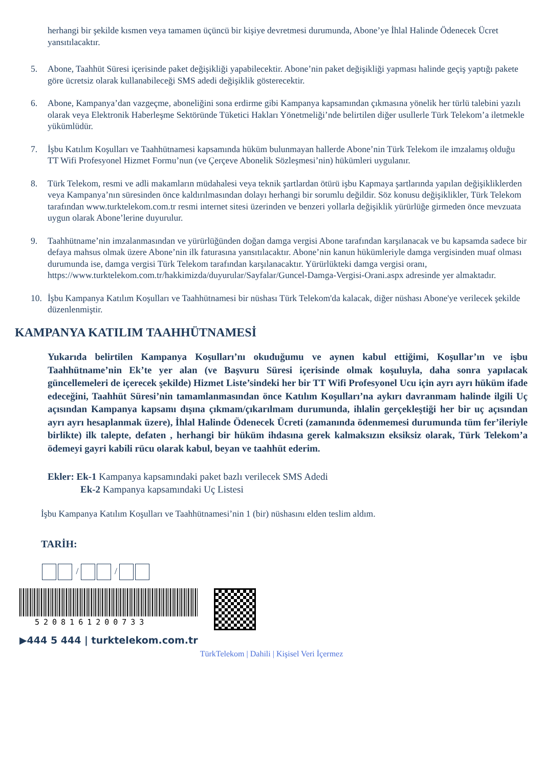herhangi bir şekilde kısmen veya tamamen üçüncü bir kişiye devretmesi durumunda, Abone’ye İhlal Halinde Ödenecek Ücret yansıtılacaktır.
5. Abone, Taahhüt Süresi içerisinde paket değişikliği yapabilecektir. Abone’nin paket değişikliği yapması halinde geçiş yaptığı pakete göre ücretsiz olarak kullanabileceği SMS adedi değişiklik gösterecektir.
6. Abone, Kampanya’dan vazgeçme, aboneliğini sona erdirme gibi Kampanya kapsamından çıkmasına yönelik her türlü talebini yazılı olarak veya Elektronik Haberleşme Sektöründe Tüketici Hakları Yönetmeliği’nde belirtilen diğer usullerle Türk Telekom’a iletmekle yükümlüdür.
7. İşbu Katılım Koşulları ve Taahhütnamesi kapsamında hüküm bulunmayan hallerde Abone’nin Türk Telekom ile imzalamış olduğu TT Wifi Profesyonel Hizmet Formu’nun (ve Çerçeve Abonelik Sözleşmesi’nin) hükümleri uygulanır.
8. Türk Telekom, resmi ve adli makamların müdahalesi veya teknik şartlardan ötürü işbu Kapmaya şartlarında yapılan değişikliklerden veya Kampanya’nın süresinden önce kaldırılmasından dolayı herhangi bir sorumlu değildir. Söz konusu değişiklikler, Türk Telekom tarafından www.turktelekom.com.tr resmi internet sitesi üzerinden ve benzeri yollarla değişiklik yürürlüğe girmeden önce mevzuata uygun olarak Abone’lerine duyurulur.
9. Taahhütname’nin imzalanmasından ve yürürlüğünden doğan damga vergisi Abone tarafından karşılanacak ve bu kapsamda sadece bir defaya mahsus olmak üzere Abone’nin ilk faturasına yansıtılacaktır. Abone’nin kanun hükümleriyle damga vergisinden muaf olması durumunda ise, damga vergisi Türk Telekom tarafından karşılanacaktır. Yürürlükteki damga vergisi oranı, https://www.turktelekom.com.tr/hakkimizda/duyurular/Sayfalar/Guncel-Damga-Vergisi-Orani.aspx adresinde yer almaktadır.
10. İşbu Kampanya Katılım Koşulları ve Taahhütnamesi bir nüshası Türk Telekom'da kalacak, diğer nüshası Abone'ye verilecek şekilde düzenlenmiştir.
KAMPANYA KATILIM TAAHHÜTNAMESİ
Yukarıda belirtilen Kampanya Koşulları’nı okuduğumu ve aynen kabul ettiğimi, Koşullar’ın ve işbu Taahhütname’nin Ek’te yer alan (ve Başvuru Süresi içerisinde olmak koşuluyla, daha sonra yapılacak güncellemeleri de içerecek şekilde) Hizmet Liste’sindeki her bir TT Wifi Profesyonel Ucu için ayrı ayrı hüküm ifade edeceğini, Taahhüt Süresi’nin tamamlanmasından önce Katılım Koşulları’na aykırı davranmam halinde ilgili Uç açısından Kampanya kapsamı dışına çıkmam/çıkarılmam durumunda, ihlalin gerçekleştiği her bir uç açısından ayrı ayrı hesaplanmak üzere), İhlal Halinde Ödenecek Ücreti (zamanında ödenmemesi durumunda tüm fer’ileriyle birlikte) ilk talepte, defaten , herhangi bir hüküm ihdasına gerek kalmaksızın eksiksiz olarak, Türk Telekom’a ödemeyi gayri kabili rücu olarak kabul, beyan ve taahhüt ederim.
Ekler: Ek-1 Kampanya kapsamındaki paket bazlı verilecek SMS Adedi
Ek-2 Kampanya kapsamındaki Uç Listesi
İşbu Kampanya Katılım Koşulları ve Taahhütnamesi’nin 1 (bir) nüshasını elden teslim aldım.
TARİH:
/ /
5208161200733
▶444 5 444 | turktelekom.com.tr
TürkTelekom | Dahili | Kişisel Veri İçermez